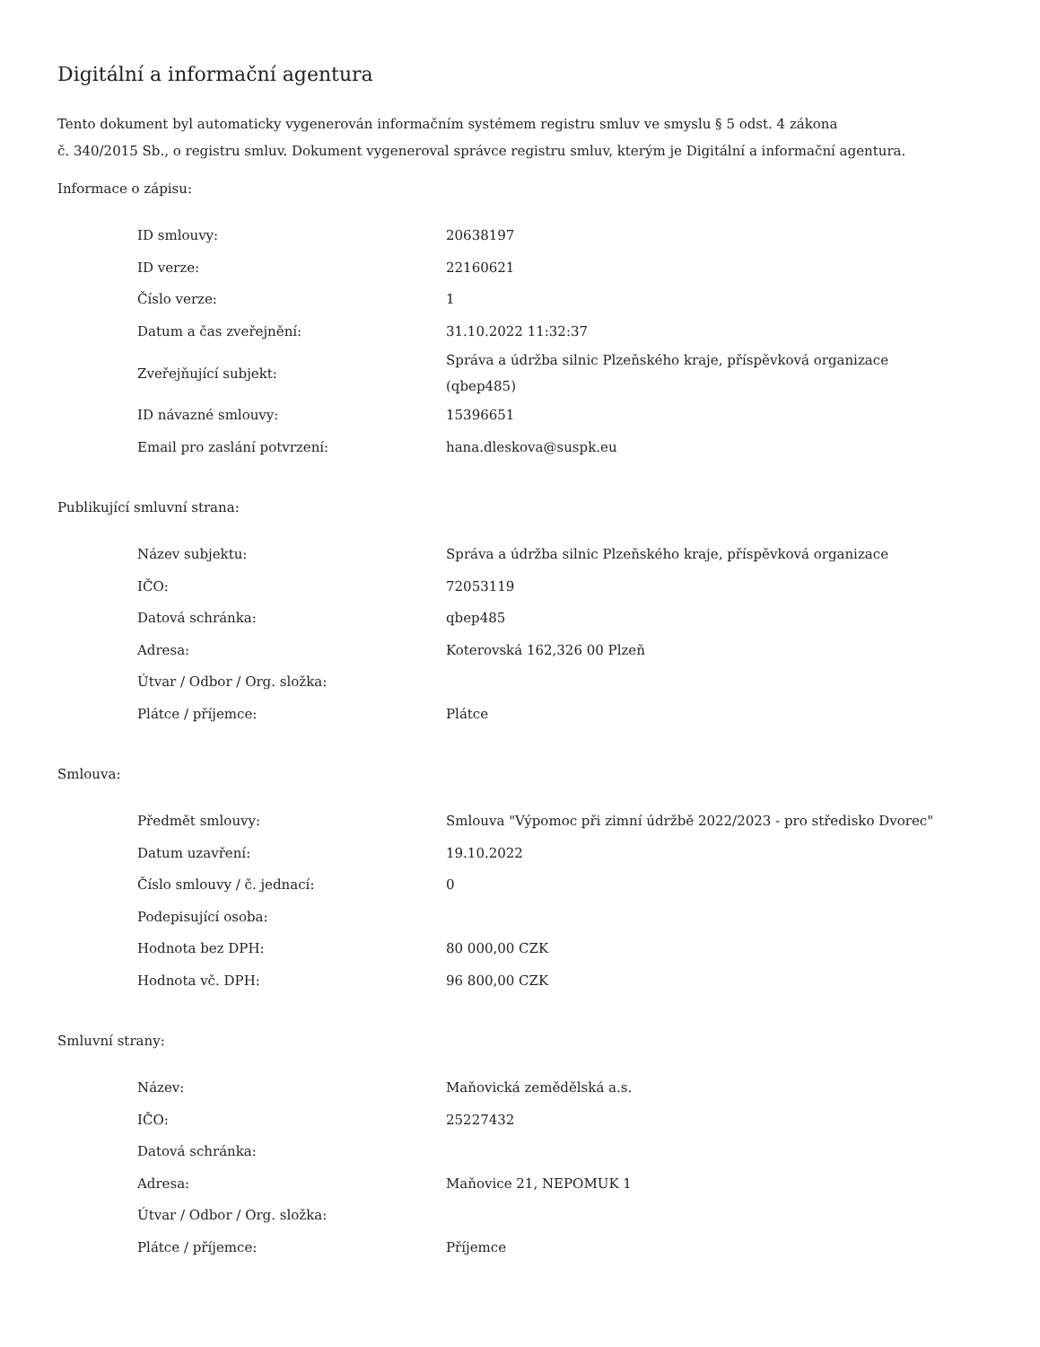Digitální a informační agentura
Tento dokument byl automaticky vygenerován informačním systémem registru smluv ve smyslu § 5 odst. 4 zákona
č. 340/2015 Sb., o registru smluv. Dokument vygeneroval správce registru smluv, kterým je Digitální a informační agentura.
Informace o zápisu:
| ID smlouvy: | 20638197 |
| ID verze: | 22160621 |
| Číslo verze: | 1 |
| Datum a čas zveřejnění: | 31.10.2022 11:32:37 |
| Zveřejňující subjekt: | Správa a údržba silnic Plzeňského kraje, příspěvková organizace (qbep485) |
| ID návazné smlouvy: | 15396651 |
| Email pro zaslání potvrzení: | hana.dleskova@suspk.eu |
Publikující smluvní strana:
| Název subjektu: | Správa a údržba silnic Plzeňského kraje, příspěvková organizace |
| IČO: | 72053119 |
| Datová schránka: | qbep485 |
| Adresa: | Koterovská 162,326 00 Plzeň |
| Útvar / Odbor / Org. složka: | |
| Plátce / příjemce: | Plátce |
Smlouva:
| Předmět smlouvy: | Smlouva "Výpomoc při zimní údržbě 2022/2023 - pro středisko Dvorec" |
| Datum uzavření: | 19.10.2022 |
| Číslo smlouvy / č. jednací: | 0 |
| Podepisující osoba: | |
| Hodnota bez DPH: | 80 000,00 CZK |
| Hodnota vč. DPH: | 96 800,00 CZK |
Smluvní strany:
| Název: | Maňovická zemědělská a.s. |
| IČO: | 25227432 |
| Datová schránka: | |
| Adresa: | Maňovice 21, NEPOMUK 1 |
| Útvar / Odbor / Org. složka: | |
| Plátce / příjemce: | Příjemce |